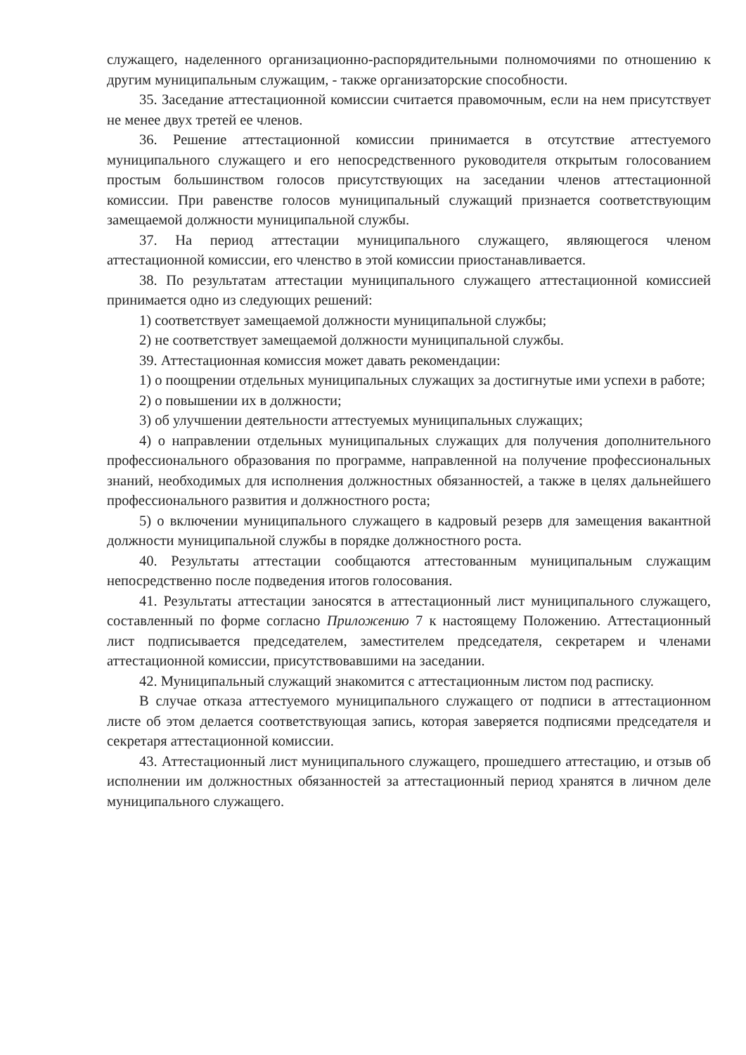служащего, наделенного организационно-распорядительными полномочиями по отношению к другим муниципальным служащим, - также организаторские способности.
35. Заседание аттестационной комиссии считается правомочным, если на нем присутствует не менее двух третей ее членов.
36. Решение аттестационной комиссии принимается в отсутствие аттестуемого муниципального служащего и его непосредственного руководителя открытым голосованием простым большинством голосов присутствующих на заседании членов аттестационной комиссии. При равенстве голосов муниципальный служащий признается соответствующим замещаемой должности муниципальной службы.
37. На период аттестации муниципального служащего, являющегося членом аттестационной комиссии, его членство в этой комиссии приостанавливается.
38. По результатам аттестации муниципального служащего аттестационной комиссией принимается одно из следующих решений:
1) соответствует замещаемой должности муниципальной службы;
2) не соответствует замещаемой должности муниципальной службы.
39. Аттестационная комиссия может давать рекомендации:
1) о поощрении отдельных муниципальных служащих за достигнутые ими успехи в работе;
2) о повышении их в должности;
3) об улучшении деятельности аттестуемых муниципальных служащих;
4) о направлении отдельных муниципальных служащих для получения дополнительного профессионального образования по программе, направленной на получение профессиональных знаний, необходимых для исполнения должностных обязанностей, а также в целях дальнейшего профессионального развития и должностного роста;
5) о включении муниципального служащего в кадровый резерв для замещения вакантной должности муниципальной службы в порядке должностного роста.
40. Результаты аттестации сообщаются аттестованным муниципальным служащим непосредственно после подведения итогов голосования.
41. Результаты аттестации заносятся в аттестационный лист муниципального служащего, составленный по форме согласно Приложению 7 к настоящему Положению. Аттестационный лист подписывается председателем, заместителем председателя, секретарем и членами аттестационной комиссии, присутствовавшими на заседании.
42. Муниципальный служащий знакомится с аттестационным листом под расписку.
В случае отказа аттестуемого муниципального служащего от подписи в аттестационном листе об этом делается соответствующая запись, которая заверяется подписями председателя и секретаря аттестационной комиссии.
43. Аттестационный лист муниципального служащего, прошедшего аттестацию, и отзыв об исполнении им должностных обязанностей за аттестационный период хранятся в личном деле муниципального служащего.